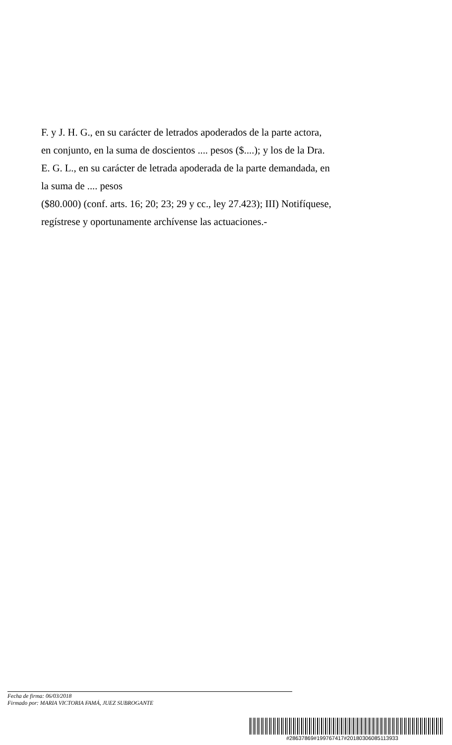F. y J. H. G., en su carácter de letrados apoderados de la parte actora, en conjunto, en la suma de doscientos .... pesos ($....); y los de la Dra. E. G. L., en su carácter de letrada apoderada de la parte demandada, en la suma de .... pesos
($80.000) (conf. arts. 16; 20; 23; 29 y cc., ley 27.423); III) Notifíquese, regístrese y oportunamente archívense las actuaciones.-
Fecha de firma: 06/03/2018
Firmado por: MARIA VICTORIA FAMÁ, JUEZ SUBROGANTE
#28637869#199767417#20180306085113933